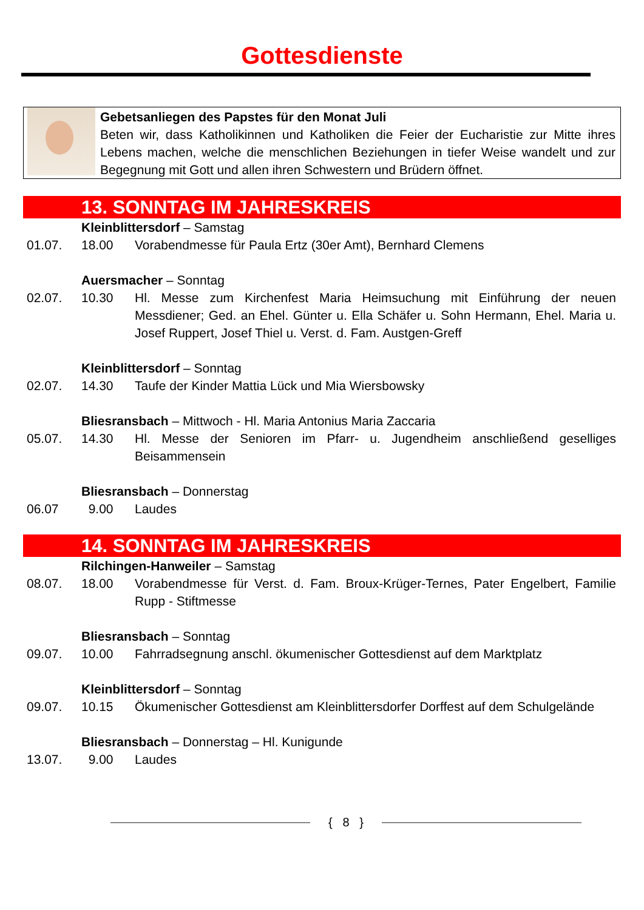Gottesdienste
Gebetsanliegen des Papstes für den Monat Juli
Beten wir, dass Katholikinnen und Katholiken die Feier der Eucharistie zur Mitte ihres Lebens machen, welche die menschlichen Beziehungen in tiefer Weise wandelt und zur Begegnung mit Gott und allen ihren Schwestern und Brüdern öffnet.
13. SONNTAG IM JAHRESKREIS
Kleinblittersdorf – Samstag
01.07. 18.00 Vorabendmesse für Paula Ertz (30er Amt), Bernhard Clemens
Auersmacher – Sonntag
02.07. 10.30 Hl. Messe zum Kirchenfest Maria Heimsuchung mit Einführung der neuen Messdiener; Ged. an Ehel. Günter u. Ella Schäfer u. Sohn Hermann, Ehel. Maria u. Josef Ruppert, Josef Thiel u. Verst. d. Fam. Austgen-Greff
Kleinblittersdorf – Sonntag
02.07. 14.30 Taufe der Kinder Mattia Lück und Mia Wiersbowsky
Bliesransbach – Mittwoch - Hl. Maria Antonius Maria Zaccaria
05.07. 14.30 Hl. Messe der Senioren im Pfarr- u. Jugendheim anschließend geselliges Beisammensein
Bliesransbach – Donnerstag
06.07 9.00 Laudes
14. SONNTAG IM JAHRESKREIS
Rilchingen-Hanweiler – Samstag
08.07. 18.00 Vorabendmesse für Verst. d. Fam. Broux-Krüger-Ternes, Pater Engelbert, Familie Rupp - Stiftmesse
Bliesransbach – Sonntag
09.07. 10.00 Fahrradsegnung anschl. ökumenischer Gottesdienst auf dem Marktplatz
Kleinblittersdorf – Sonntag
09.07. 10.15 Ökumenischer Gottesdienst am Kleinblittersdorfer Dorffest auf dem Schulgelände
Bliesransbach – Donnerstag – Hl. Kunigunde
13.07. 9.00 Laudes
{ 8 }